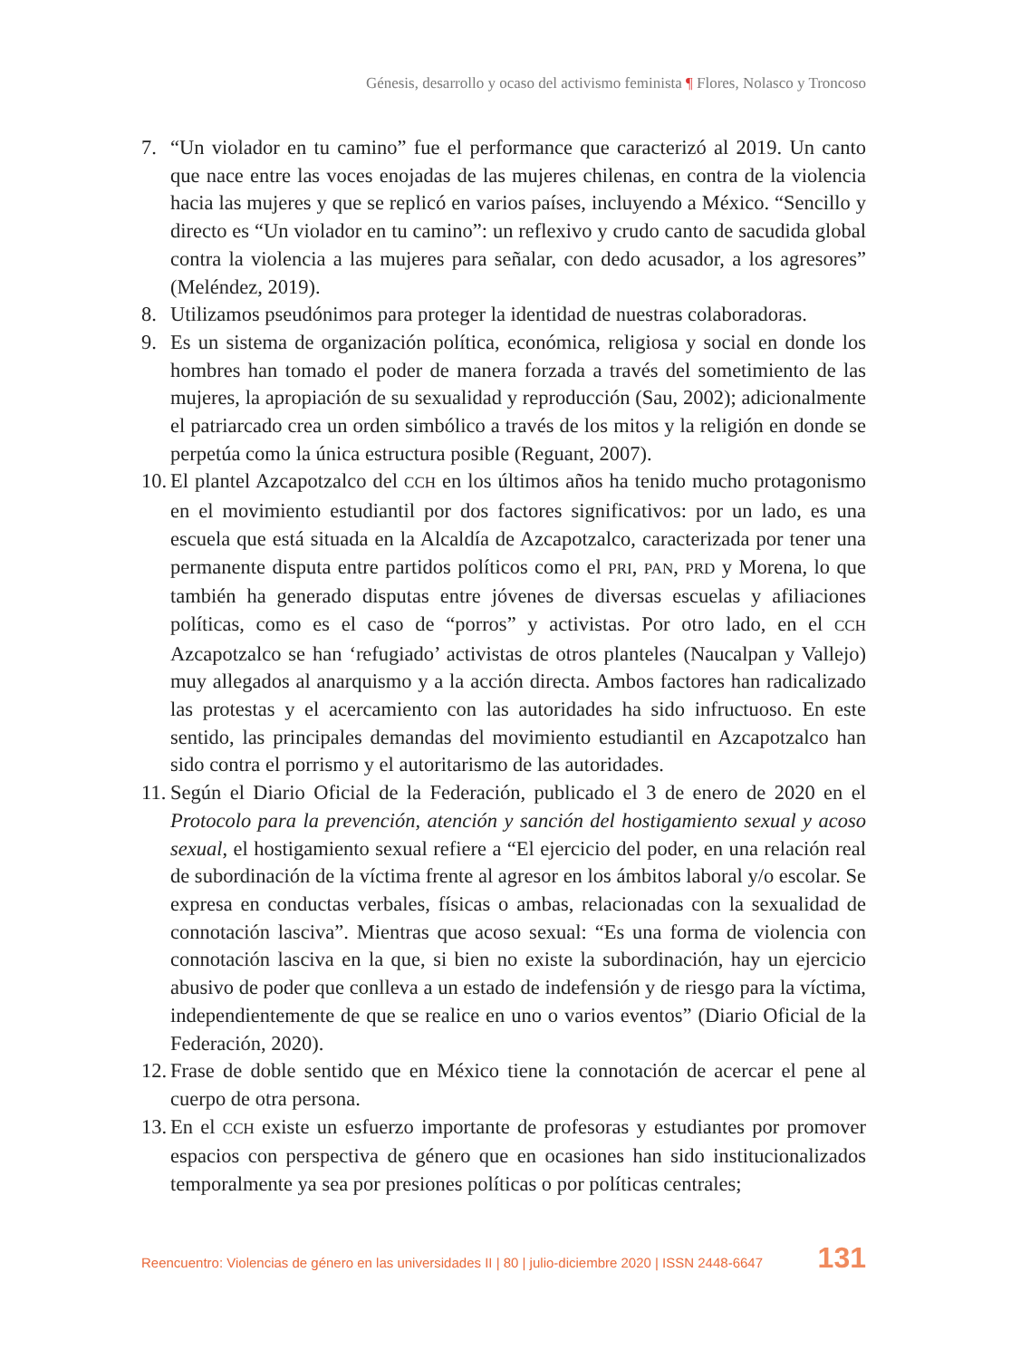Génesis, desarrollo y ocaso del activismo feminista ¶ Flores, Nolasco y Troncoso
7. “Un violador en tu camino” fue el performance que caracterizó al 2019. Un canto que nace entre las voces enojadas de las mujeres chilenas, en contra de la violencia hacia las mujeres y que se replicó en varios países, incluyendo a México. “Sencillo y directo es “Un violador en tu camino”: un reflexivo y crudo canto de sacudida global contra la violencia a las mujeres para señalar, con dedo acusador, a los agresores” (Meléndez, 2019).
8. Utilizamos pseudónimos para proteger la identidad de nuestras colaboradoras.
9. Es un sistema de organización política, económica, religiosa y social en donde los hombres han tomado el poder de manera forzada a través del sometimiento de las mujeres, la apropiación de su sexualidad y reproducción (Sau, 2002); adicionalmente el patriarcado crea un orden simbólico a través de los mitos y la religión en donde se perpetúa como la única estructura posible (Reguant, 2007).
10.
El plantel Azcapotzalco del CCH en los últimos años ha tenido mucho protagonismo en el movimiento estudiantil por dos factores significativos: por un lado, es una escuela que está situada en la Alcaldía de Azcapotzalco, caracterizada por tener una permanente disputa entre partidos políticos como el PRI, PAN, PRD y Morena, lo que también ha generado disputas entre jóvenes de diversas escuelas y afiliaciones políticas, como es el caso de “porros” y activistas. Por otro lado, en el CCH Azcapotzalco se han ‘refugiado’ activistas de otros planteles (Naucalpan y Vallejo) muy allegados al anarquismo y a la acción directa. Ambos factores han radicalizado las protestas y el acercamiento con las autoridades ha sido infructuoso. En este sentido, las principales demandas del movimiento estudiantil en Azcapotzalco han sido contra el porrismo y el autoritarismo de las autoridades.
11.
Según el Diario Oficial de la Federación, publicado el 3 de enero de 2020 en el Protocolo para la prevención, atención y sanción del hostigamiento sexual y acoso sexual, el hostigamiento sexual refiere a “El ejercicio del poder, en una relación real de subordinación de la víctima frente al agresor en los ámbitos laboral y/o escolar. Se expresa en conductas verbales, físicas o ambas, relacionadas con la sexualidad de connotación lasciva”. Mientras que acoso sexual: “Es una forma de violencia con connotación lasciva en la que, si bien no existe la subordinación, hay un ejercicio abusivo de poder que conlleva a un estado de indefensión y de riesgo para la víctima, independientemente de que se realice en uno o varios eventos” (Diario Oficial de la Federación, 2020).
12.
Frase de doble sentido que en México tiene la connotación de acercar el pene al cuerpo de otra persona.
13.
En el CCH existe un esfuerzo importante de profesoras y estudiantes por promover espacios con perspectiva de género que en ocasiones han sido institucionalizados temporalmente ya sea por presiones políticas o por políticas centrales;
Reencuentro: Violencias de género en las universidades II | 80 | julio-diciembre 2020 | ISSN 2448-6647 131